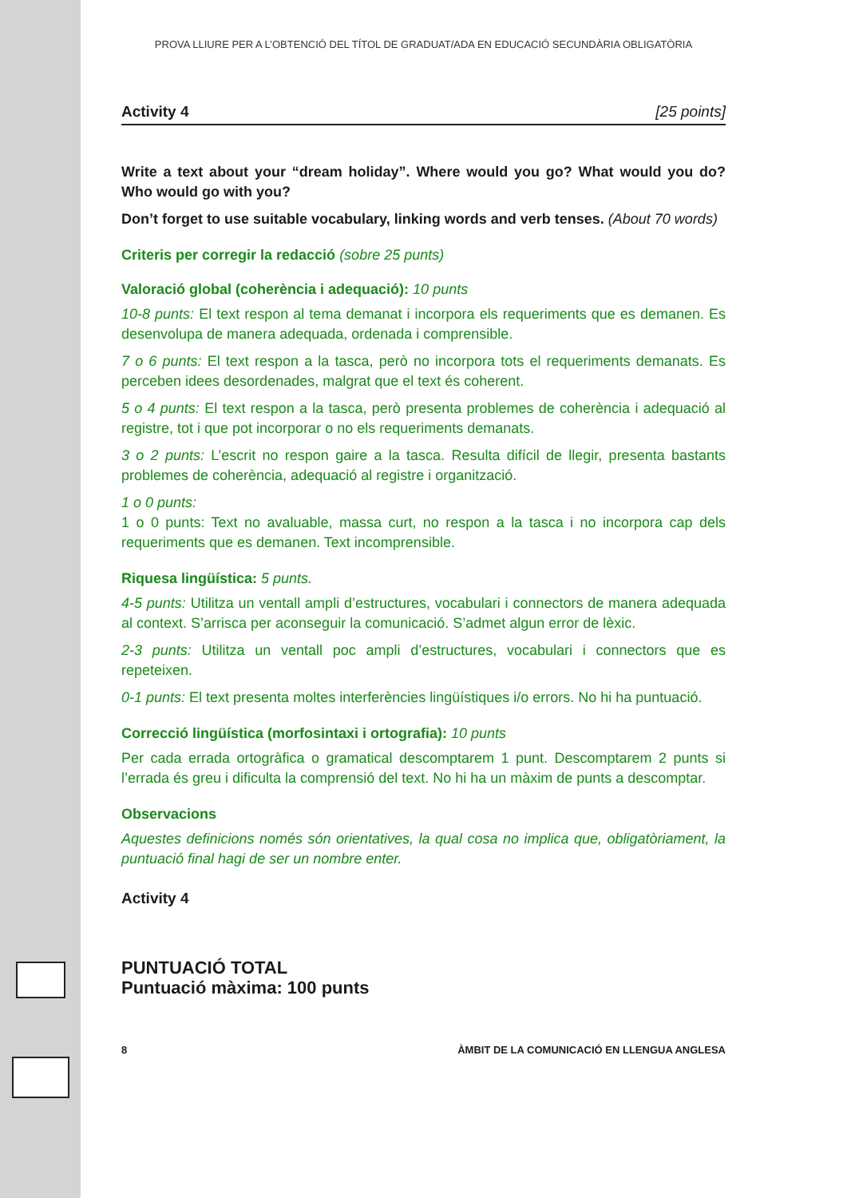PROVA LLIURE PER A L’OBTENCIÓ DEL TÍTOL DE GRADUAT/ADA EN EDUCACIÓ SECUNDÀRIA OBLIGATÒRIA
Activity 4 [25 points]
Write a text about your “dream holiday”. Where would you go? What would you do? Who would go with you?
Don’t forget to use suitable vocabulary, linking words and verb tenses. (About 70 words)
Criteris per corregir la redacció (sobre 25 punts)
Valoració global (coherència i adequació): 10 punts
10-8 punts: El text respon al tema demanat i incorpora els requeriments que es demanen. Es desenvolupa de manera adequada, ordenada i comprensible.
7 o 6 punts: El text respon a la tasca, però no incorpora tots el requeriments demanats. Es perceben idees desordenades, malgrat que el text és coherent.
5 o 4 punts: El text respon a la tasca, però presenta problemes de coherència i adequació al registre, tot i que pot incorporar o no els requeriments demanats.
3 o 2 punts: L’escrit no respon gaire a la tasca. Resulta difícil de llegir, presenta bastants problemes de coherència, adequació al registre i organització.
1 o 0 punts:
1 o 0 punts: Text no avaluable, massa curt, no respon a la tasca i no incorpora cap dels requeriments que es demanen. Text incomprensible.
Riquesa lingüística: 5 punts.
4-5 punts: Utilitza un ventall ampli d’estructures, vocabulari i connectors de manera adequada al context. S’arrisca per aconseguir la comunicació. S’admet algun error de lèxic.
2-3 punts: Utilitza un ventall poc ampli d’estructures, vocabulari i connectors que es repeteixen.
0-1 punts: El text presenta moltes interferències lingüístiques i/o errors. No hi ha puntuació.
Correcció lingüística (morfosintaxi i ortografia): 10 punts
Per cada errada ortogràfica o gramatical descomptarem 1 punt. Descomptarem 2 punts si l’errada és greu i dificulta la comprensió del text. No hi ha un màxim de punts a descomptar.
Observacions
Aquestes definicions només són orientatives, la qual cosa no implica que, obligatòriament, la puntuació final hagi de ser un nombre enter.
Activity 4
PUNTUACIÓ TOTAL
Puntuació màxima: 100 punts
8 ÀMBIT DE LA COMUNICACIÓ EN LLENGUA ANGLESA